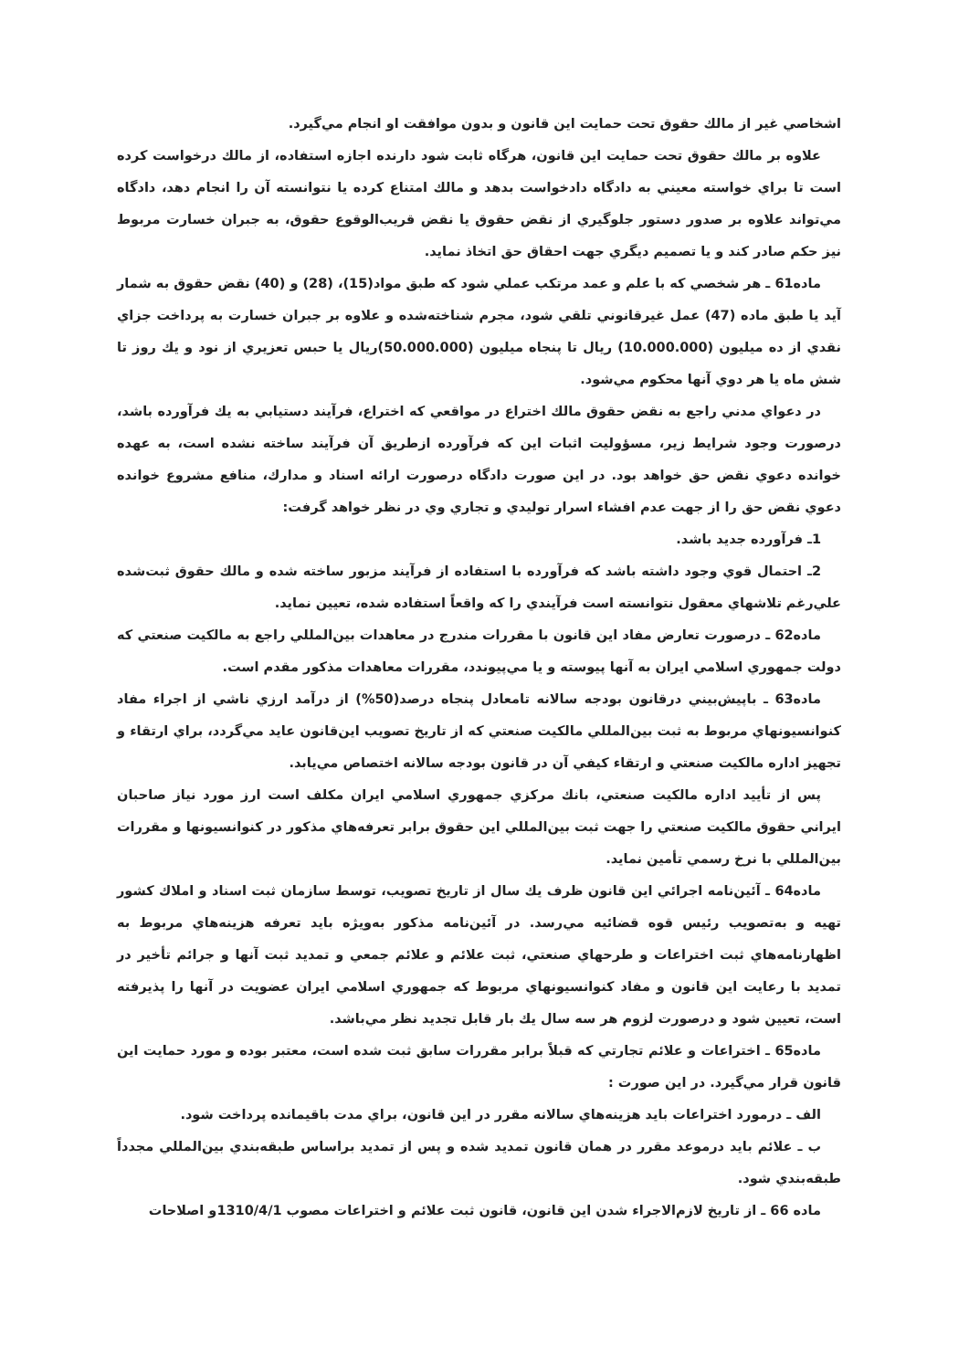اشخاصي غير از مالك حقوق تحت حمايت اين قانون و بدون موافقت او انجام مي‌گيرد.
علاوه بر مالك حقوق تحت حمايت اين قانون، هرگاه ثابت شود دارنده اجازه استفاده، از مالك درخواست كرده است تا براي خواسته معيني به دادگاه دادخواست بدهد و مالك امتناع كرده يا نتوانسته آن را انجام دهد، دادگاه مي‌تواند علاوه بر صدور دستور جلوگيري از نقض حقوق يا نقض قريب‌الوقوع حقوق، به جبران خسارت مربوط نيز حكم صادر كند و يا تصميم ديگري جهت احقاق حق اتخاذ نمايد.
ماده61 ـ هر شخصي كه با علم و عمد مرتكب عملي شود كه طبق مواد(15)، (28) و (40) نقض حقوق به شمار آيد يا طبق ماده (47) عمل غيرقانوني تلقي شود، مجرم شناخته‌شده و علاوه بر جبران خسارت به پرداخت جزاي نقدي از ده ميليون (10.000.000) ريال تا پنجاه ميليون (50.000.000)ريال يا حبس تعزيري از نود و يك روز تا شش ماه يا هر دوي آنها محكوم مي‌شود.
در دعواي مدني راجع به نقض حقوق مالك اختراع در مواقعي كه اختراع، فرآيند دستيابي به يك فرآورده باشد، درصورت وجود شرايط زير، مسؤوليت اثبات اين كه فرآورده ازطريق آن فرآيند ساخته نشده است، به عهده خوانده دعوي نقض حق خواهد بود. در اين صورت دادگاه درصورت ارائه اسناد و مدارك، منافع مشروع خوانده دعوي نقض حق را از جهت عدم افشاء اسرار توليدي و تجاري وي در نظر خواهد گرفت:
1ـ فرآورده جديد باشد.
2ـ احتمال قوي وجود داشته باشد كه فرآورده با استفاده از فرآيند مزبور ساخته شده و مالك حقوق ثبت‌شده علي‌رغم تلاشهاي معقول نتوانسته است فرآيندي را كه واقعاً استفاده شده، تعيين نمايد.
ماده62 ـ درصورت تعارض مفاد اين قانون با مقررات مندرج در معاهدات بين‌المللي راجع به مالكيت صنعتي كه دولت جمهوري اسلامي ايران به آنها پيوسته و يا مي‌پيوندد، مقررات معاهدات مذكور مقدم است.
ماده63 ـ باپيش‌بيني درقانون بودجه سالانه تامعادل پنجاه درصد(50%) از درآمد ارزي ناشي از اجراء مفاد كنوانسيونهاي مربوط به ثبت بين‌المللي مالكيت صنعتي كه از تاريخ تصويب اين‌قانون عايد مي‌گردد، براي ارتقاء و تجهيز اداره مالكيت صنعتي و ارتقاء كيفي آن در قانون بودجه سالانه اختصاص مي‌يابد.
پس از تأييد اداره مالكيت صنعتي، بانك مركزي جمهوري اسلامي ايران مكلف است ارز مورد نياز صاحبان ايراني حقوق مالكيت صنعتي را جهت ثبت بين‌المللي اين حقوق برابر تعرفه‌هاي مذكور در كنوانسيونها و مقررات بين‌المللي با نرخ رسمي تأمين نمايد.
ماده64 ـ آئين‌نامه اجرائي اين قانون ظرف يك سال از تاريخ تصويب، توسط سازمان ثبت اسناد و املاك كشور تهيه و به‌تصويب رئيس قوه قضائيه مي‌رسد. در آئين‌نامه مذكور به‌ويژه بايد تعرفه هزينه‌هاي مربوط به اظهارنامه‌هاي ثبت اختراعات و طرحهاي صنعتي، ثبت علائم و علائم جمعي و تمديد ثبت آنها و جرائم تأخير در تمديد با رعايت اين قانون و مفاد كنوانسيونهاي مربوط كه جمهوري اسلامي ايران عضويت در آنها را پذيرفته است، تعيين شود و درصورت لزوم هر سه سال يك بار قابل تجديد نظر مي‌باشد.
ماده65 ـ اختراعات و علائم تجارتي كه قبلاً برابر مقررات سابق ثبت شده است، معتبر بوده و مورد حمايت اين قانون قرار مي‌گيرد. در اين صورت :
الف ـ درمورد اختراعات بايد هزينه‌هاي سالانه مقرر در اين قانون، براي مدت باقيمانده پرداخت شود.
ب ـ علائم بايد درموعد مقرر در همان قانون تمديد شده و پس از تمديد براساس طبقه‌بندي بين‌المللي مجدداً طبقه‌بندي شود.
ماده 66 ـ از تاريخ لازم‌الاجراء شدن اين قانون، قانون ثبت علائم و اختراعات مصوب 1310/4/1و اصلاحات